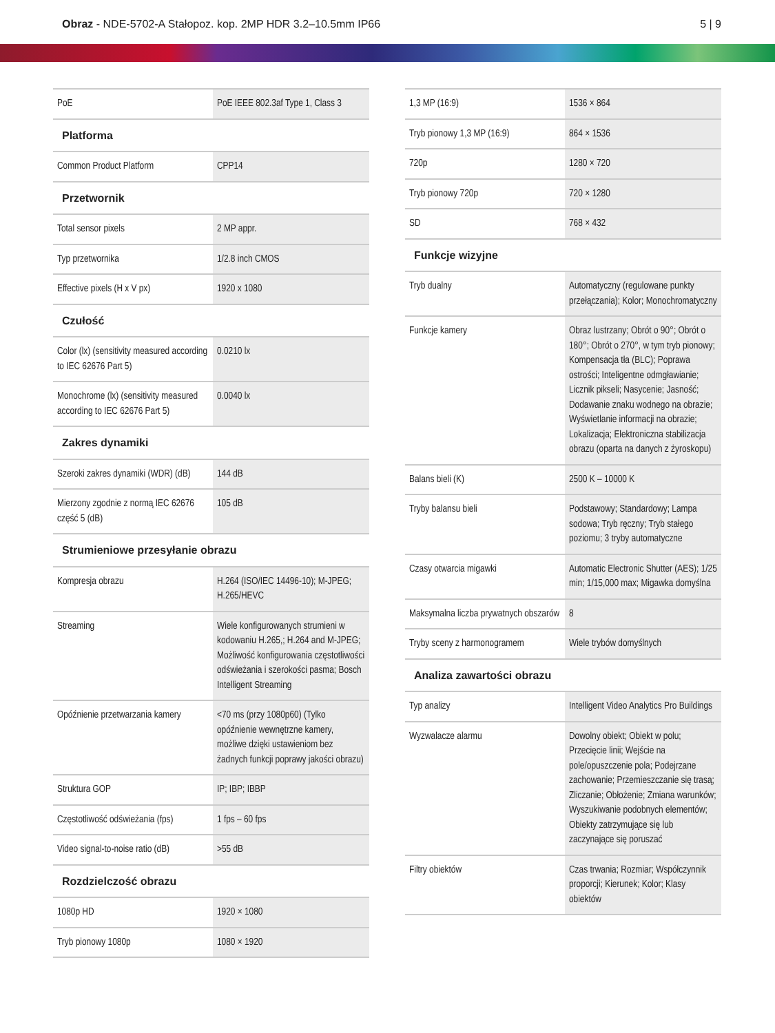Obraz - NDE-5702-A Stałopoz. kop. 2MP HDR 3.2–10.5mm IP66
5 | 9
| PoE | PoE IEEE 802.3af Type 1, Class 3 |
| Platforma | |
| Common Product Platform | CPP14 |
| Przetwornik | |
| Total sensor pixels | 2 MP appr. |
| Typ przetwornika | 1/2.8 inch CMOS |
| Effective pixels (H x V px) | 1920 x 1080 |
| Czułość | |
| Color (lx) (sensitivity measured according to IEC 62676 Part 5) | 0.0210 lx |
| Monochrome (lx) (sensitivity measured according to IEC 62676 Part 5) | 0.0040 lx |
| Zakres dynamiki | |
| Szeroki zakres dynamiki (WDR) (dB) | 144 dB |
| Mierzony zgodnie z normą IEC 62676 część 5 (dB) | 105 dB |
| Strumieniowe przesyłanie obrazu | |
| Kompresja obrazu | H.264 (ISO/IEC 14496-10); M-JPEG; H.265/HEVC |
| Streaming | Wiele konfigurowanych strumieni w kodowaniu H.265,; H.264 and M-JPEG; Możliwość konfigurowania częstotliwości odświeżania i szerokości pasma; Bosch Intelligent Streaming |
| Opóźnienie przetwarzania kamery | <70 ms (przy 1080p60) (Tylko opóźnienie wewnętrzne kamery, możliwe dzięki ustawieniom bez żadnych funkcji poprawy jakości obrazu) |
| Struktura GOP | IP; IBP; IBBP |
| Częstotliwość odświeżania (fps) | 1 fps – 60 fps |
| Video signal-to-noise ratio (dB) | >55 dB |
| Rozdzielczość obrazu | |
| 1080p HD | 1920 × 1080 |
| Tryb pionowy 1080p | 1080 × 1920 |
| 1,3 MP (16:9) | 1536 × 864 |
| Tryb pionowy 1,3 MP (16:9) | 864 × 1536 |
| 720p | 1280 × 720 |
| Tryb pionowy 720p | 720 × 1280 |
| SD | 768 × 432 |
| Funkcje wizyjne | |
| Tryb dualny | Automatyczny (regulowane punkty przełączania); Kolor; Monochromatyczny |
| Funkcje kamery | Obraz lustrzany; Obrót o 90°; Obrót o 180°; Obrót o 270°, w tym tryb pionowy; Kompensacja tła (BLC); Poprawa ostrości; Inteligentne odmgławianie; Licznik pikseli; Nasycenie; Jasność; Dodawanie znaku wodnego na obrazie; Wyświetlanie informacji na obrazie; Lokalizacja; Elektroniczna stabilizacja obrazu (oparta na danych z żyroskopu) |
| Balans bieli (K) | 2500 K – 10000 K |
| Tryby balansu bieli | Podstawowy; Standardowy; Lampa sodowa; Tryb ręczny; Tryb stałego poziomu; 3 tryby automatyczne |
| Czasy otwarcia migawki | Automatic Electronic Shutter (AES); 1/25 min; 1/15,000 max; Migawka domyślna |
| Maksymalna liczba prywatnych obszarów | 8 |
| Tryby sceny z harmonogramem | Wiele trybów domyślnych |
| Analiza zawartości obrazu | |
| Typ analizy | Intelligent Video Analytics Pro Buildings |
| Wyzwalacze alarmu | Dowolny obiekt; Obiekt w polu; Przecięcie linii; Wejście na pole/opuszczenie pola; Podejrzane zachowanie; Przemieszczanie się trasą; Zliczanie; Obłożenie; Zmiana warunków; Wyszukiwanie podobnych elementów; Obiekty zatrzymujące się lub zaczynające się poruszać |
| Filtry obiektów | Czas trwania; Rozmiar; Współczynnik proporcji; Kierunek; Kolor; Klasy obiektów |